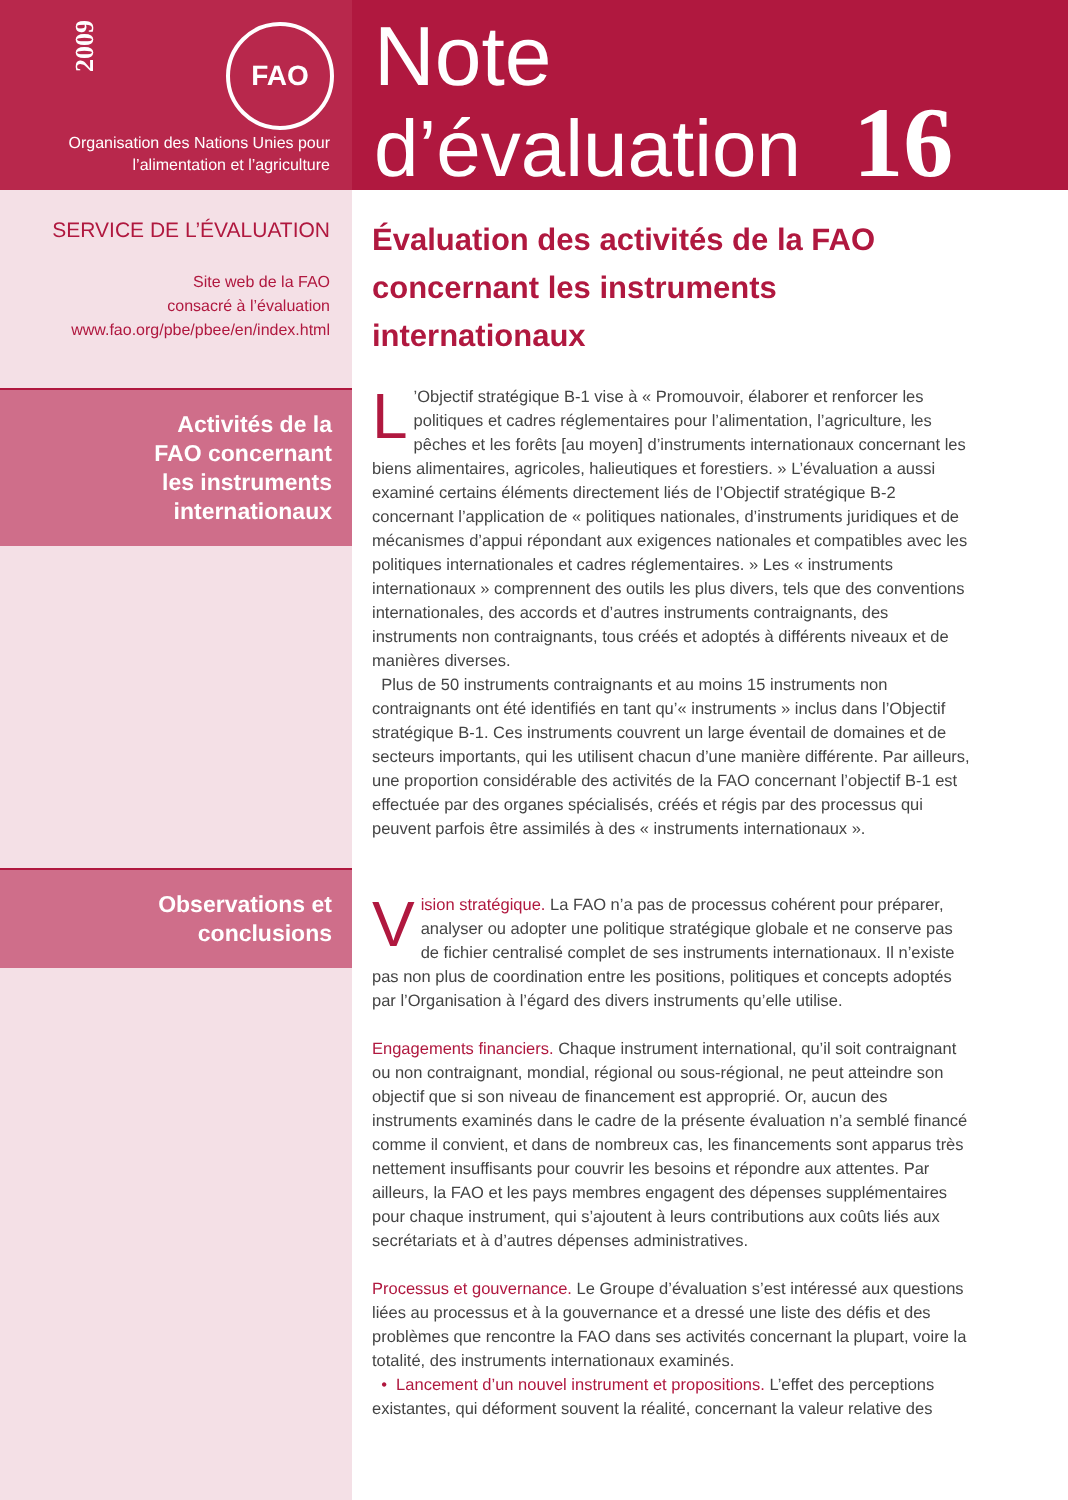2009
FAO
Organisation des Nations Unies pour
l’alimentation et l’agriculture
Note
d’évaluation 16
SERVICE DE L’ÉVALUATION
Site web de la FAO
consacré à l’évaluation
www.fao.org/pbe/pbee/en/index.html
Activités de la
FAO concernant
les instruments
internationaux
Observations et
conclusions
Évaluation des activités de la FAO concernant les instruments internationaux
L’Objectif stratégique B-1 vise à « Promouvoir, élaborer et renforcer les politiques et cadres réglementaires pour l’alimentation, l’agriculture, les pêches et les forêts [au moyen] d’instruments internationaux concernant les biens alimentaires, agricoles, halieutiques et forestiers. » L’évaluation a aussi examiné certains éléments directement liés de l’Objectif stratégique B-2 concernant l’application de « politiques nationales, d’instruments juridiques et de mécanismes d’appui répondant aux exigences nationales et compatibles avec les politiques internationales et cadres réglementaires. » Les « instruments internationaux » comprennent des outils les plus divers, tels que des conventions internationales, des accords et d’autres instruments contraignants, des instruments non contraignants, tous créés et adoptés à différents niveaux et de manières diverses.
Plus de 50 instruments contraignants et au moins 15 instruments non contraignants ont été identifiés en tant qu’« instruments » inclus dans l’Objectif stratégique B-1. Ces instruments couvrent un large éventail de domaines et de secteurs importants, qui les utilisent chacun d’une manière différente. Par ailleurs, une proportion considérable des activités de la FAO concernant l’objectif B-1 est effectuée par des organes spécialisés, créés et régis par des processus qui peuvent parfois être assimilés à des « instruments internationaux ».
Vision stratégique. La FAO n’a pas de processus cohérent pour préparer, analyser ou adopter une politique stratégique globale et ne conserve pas de fichier centralisé complet de ses instruments internationaux. Il n’existe pas non plus de coordination entre les positions, politiques et concepts adoptés par l’Organisation à l’égard des divers instruments qu’elle utilise.
Engagements financiers. Chaque instrument international, qu’il soit contraignant ou non contraignant, mondial, régional ou sous-régional, ne peut atteindre son objectif que si son niveau de financement est approprié. Or, aucun des instruments examinés dans le cadre de la présente évaluation n’a semblé financé comme il convient, et dans de nombreux cas, les financements sont apparus très nettement insuffisants pour couvrir les besoins et répondre aux attentes. Par ailleurs, la FAO et les pays membres engagent des dépenses supplémentaires pour chaque instrument, qui s’ajoutent à leurs contributions aux coûts liés aux secrétariats et à d’autres dépenses administratives.
Processus et gouvernance. Le Groupe d’évaluation s’est intéressé aux questions liées au processus et à la gouvernance et a dressé une liste des défis et des problèmes que rencontre la FAO dans ses activités concernant la plupart, voire la totalité, des instruments internationaux examinés.
• Lancement d’un nouvel instrument et propositions. L’effet des perceptions existantes, qui déforment souvent la réalité, concernant la valeur relative des